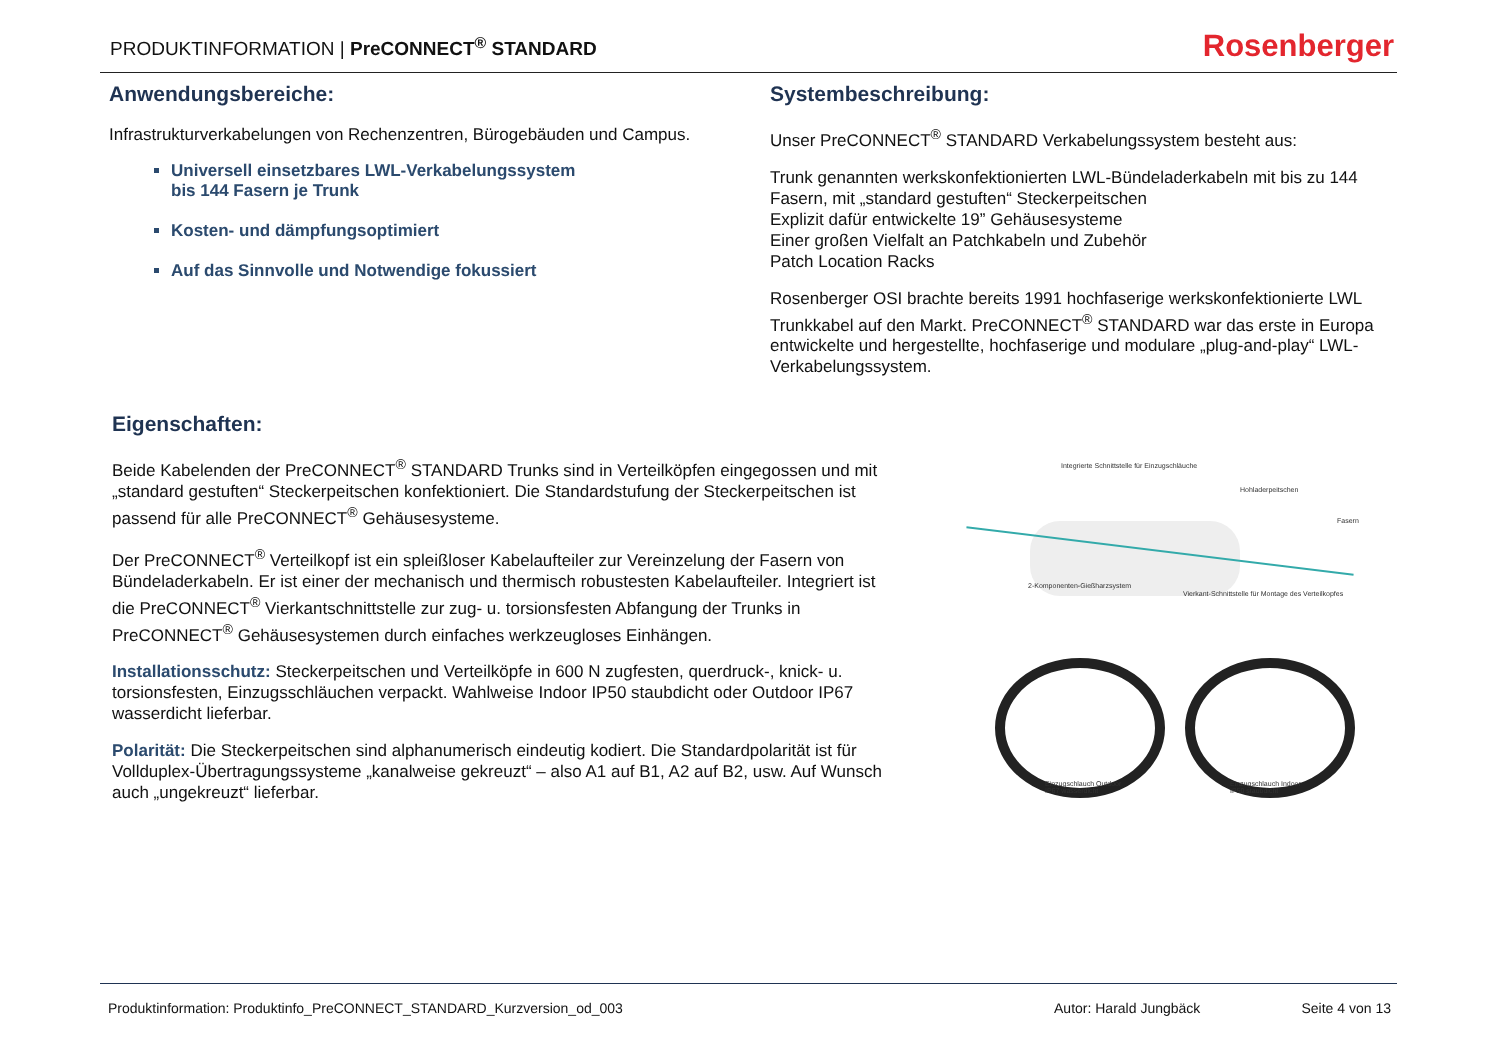PRODUKTINFORMATION | PreCONNECT<sup>®</sup> STANDARD
Rosenberger
Anwendungsbereiche:
Infrastrukturverkabelungen von Rechenzentren, Bürogebäuden und Campus.
Universell einsetzbares LWL-Verkabelungssystem
bis 144 Fasern je Trunk
Kosten- und dämpfungsoptimiert
Auf das Sinnvolle und Notwendige fokussiert
Systembeschreibung:
Unser PreCONNECT<sup>®</sup> STANDARD Verkabelungssystem besteht aus:
Trunk genannten werkskonfektionierten LWL-Bündeladerkabeln mit bis zu 144 Fasern, mit „standard gestuften“ Steckerpeitschen
Explizit dafür entwickelte 19” Gehäusesysteme
Einer großen Vielfalt an Patchkabeln und Zubehör
Patch Location Racks
Rosenberger OSI brachte bereits 1991 hochfaserige werkskonfektionierte LWL Trunkkabel auf den Markt. PreCONNECT<sup>®</sup> STANDARD war das erste in Europa entwickelte und hergestellte, hochfaserige und modulare „plug-and-play“ LWL-Verkabelungssystem.
Eigenschaften:
Beide Kabelenden der PreCONNECT<sup>®</sup> STANDARD Trunks sind in Verteilköpfen eingegossen und mit „standard gestuften“ Steckerpeitschen konfektioniert. Die Standardstufung der Steckerpeitschen ist passend für alle PreCONNECT<sup>®</sup> Gehäusesysteme.
Der PreCONNECT<sup>®</sup> Verteilkopf ist ein spleißloser Kabelaufteiler zur Vereinzelung der Fasern von Bündeladerkabeln. Er ist einer der mechanisch und thermisch robustesten Kabelaufteiler. Integriert ist die PreCONNECT<sup>®</sup> Vierkantschnittstelle zur zug- u. torsionsfesten Abfangung der Trunks in PreCONNECT<sup>®</sup> Gehäusesystemen durch einfaches werkzeugloses Einhängen.
Installationsschutz: Steckerpeitschen und Verteilköpfe in 600 N zugfesten, querdruck-, knick- u. torsionsfesten, Einzugsschläuchen verpackt. Wahlweise Indoor IP50 staubdicht oder Outdoor IP67 wasserdicht lieferbar.
Polarität: Die Steckerpeitschen sind alphanumerisch eindeutig kodiert. Die Standardpolarität ist für Vollduplex-Übertragungssysteme „kanalweise gekreuzt“ – also A1 auf B1, A2 auf B2, usw. Auf Wunsch auch „ungekreuzt“ lieferbar.
Integrierte Schnittstelle für Einzugschläuche
Hohladerpeitschen
Fasern
2-Komponenten-Gießharzsystem
Vierkant-Schnittstelle für Montage des Verteilkopfes
Einzugschlauch Outdoor
IP67 wasserdicht
Einzugschlauch Indoor
IP50 staubdicht
Produktinformation: Produktinfo_PreCONNECT_STANDARD_Kurzversion_od_003 Autor: Harald Jungbäck Seite 4 von 13